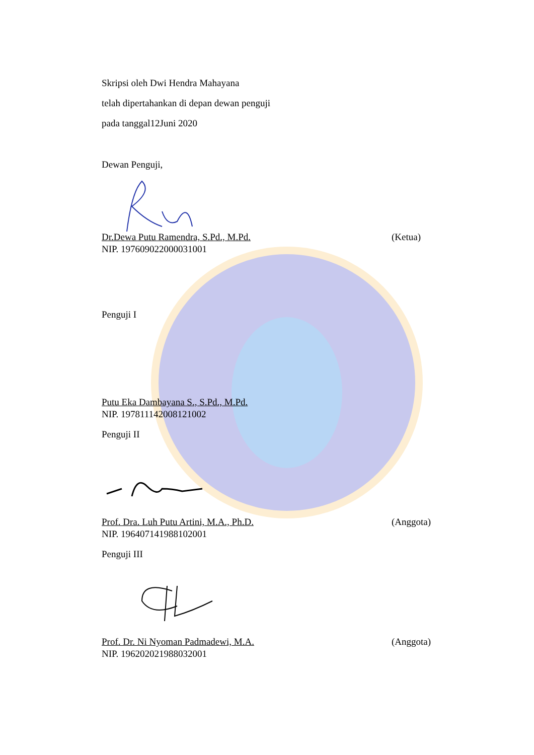Skripsi oleh Dwi Hendra Mahayana
telah dipertahankan di depan dewan penguji
pada tanggal12Juni 2020
Dewan Penguji,
Dr.Dewa Putu Ramendra, S.Pd., M.Pd. (Ketua)
NIP. 197609022000031001
Penguji I
Putu Eka Dambayana S., S.Pd., M.Pd.
NIP. 197811142008121002
Penguji II
Prof. Dra. Luh Putu Artini, M.A., Ph.D. (Anggota)
NIP. 196407141988102001
Penguji III
Prof. Dr. Ni Nyoman Padmadewi, M.A. (Anggota)
NIP. 196202021988032001